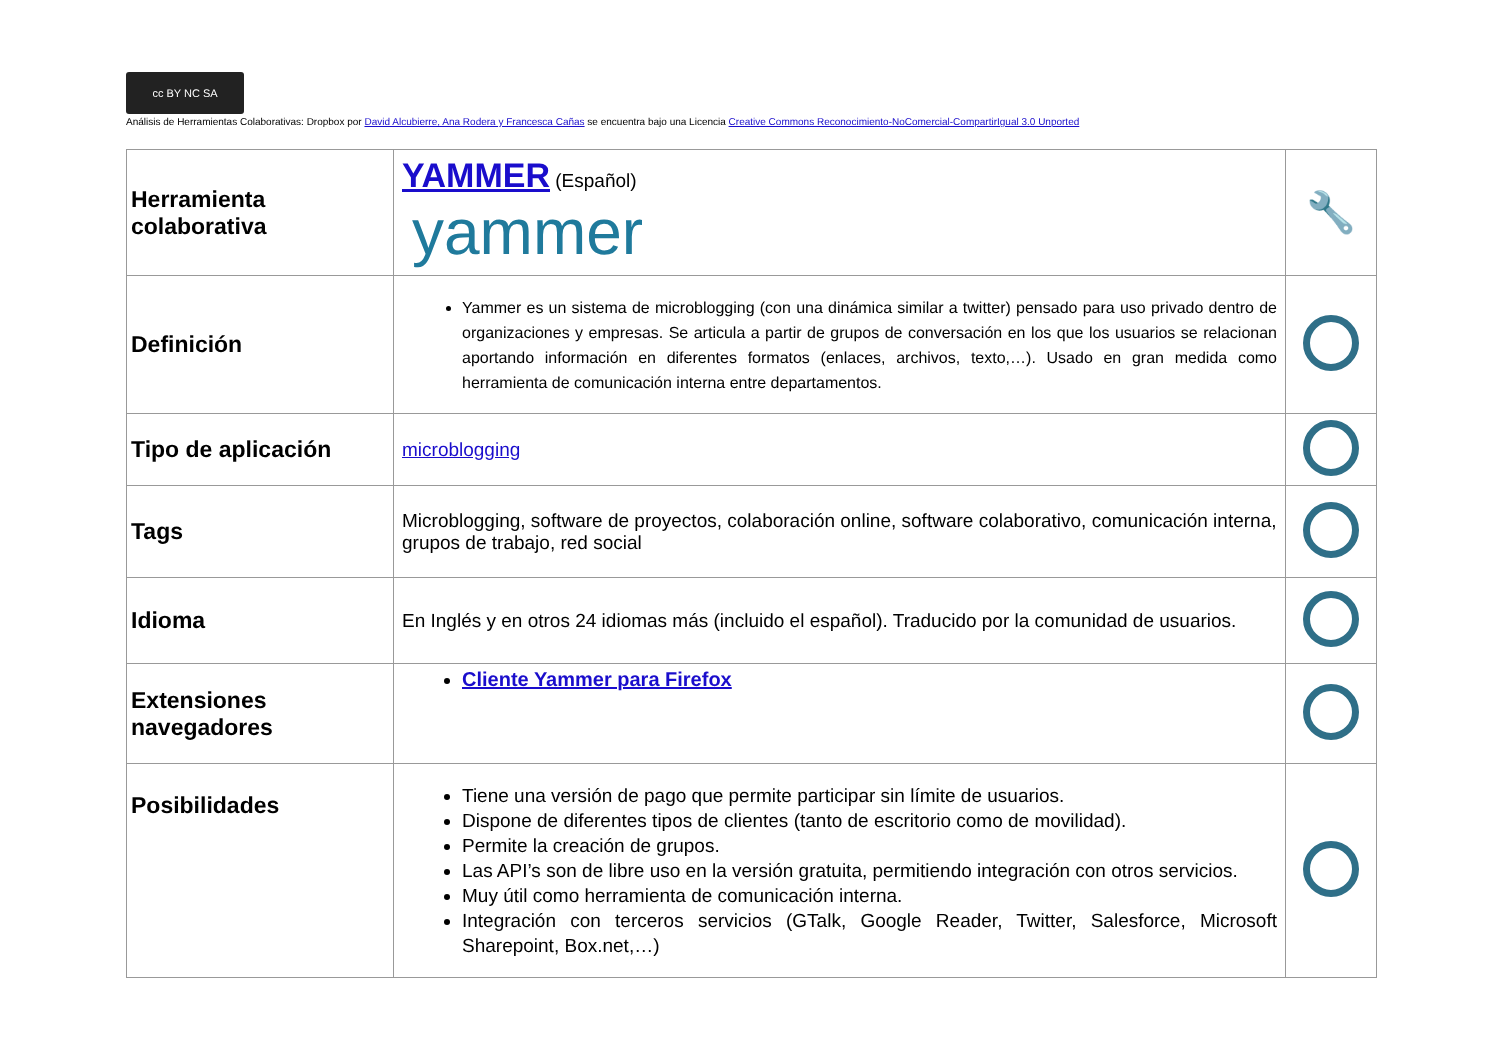cc BY NC SA
Análisis de Herramientas Colaborativas: Dropbox por David Alcubierre, Ana Rodera y Francesca Cañas se encuentra bajo una Licencia Creative Commons Reconocimiento-NoComercial-CompartirIgual 3.0 Unported
| Herramienta colaborativa | YAMMER (Español) yammer | 🔧 |
| Definición | Yammer es un sistema de microblogging (con una dinámica similar a twitter) pensado para uso privado dentro de organizaciones y empresas. Se articula a partir de grupos de conversación en los que los usuarios se relacionan aportando información en diferentes formatos (enlaces, archivos, texto,…). Usado en gran medida como herramienta de comunicación interna entre departamentos. | |
| Tipo de aplicación | microblogging | |
| Tags | Microblogging, software de proyectos, colaboración online, software colaborativo, comunicación interna, grupos de trabajo, red social | |
| Idioma | En Inglés y en otros 24 idiomas más (incluido el español). Traducido por la comunidad de usuarios. | |
| Extensiones navegadores | Cliente Yammer para Firefox | |
| Posibilidades | Tiene una versión de pago que permite participar sin límite de usuarios. Dispone de diferentes tipos de clientes (tanto de escritorio como de movilidad). Permite la creación de grupos. Las API’s son de libre uso en la versión gratuita, permitiendo integración con otros servicios. Muy útil como herramienta de comunicación interna. Integración con terceros servicios (GTalk, Google Reader, Twitter, Salesforce, Microsoft Sharepoint, Box.net,…) | |